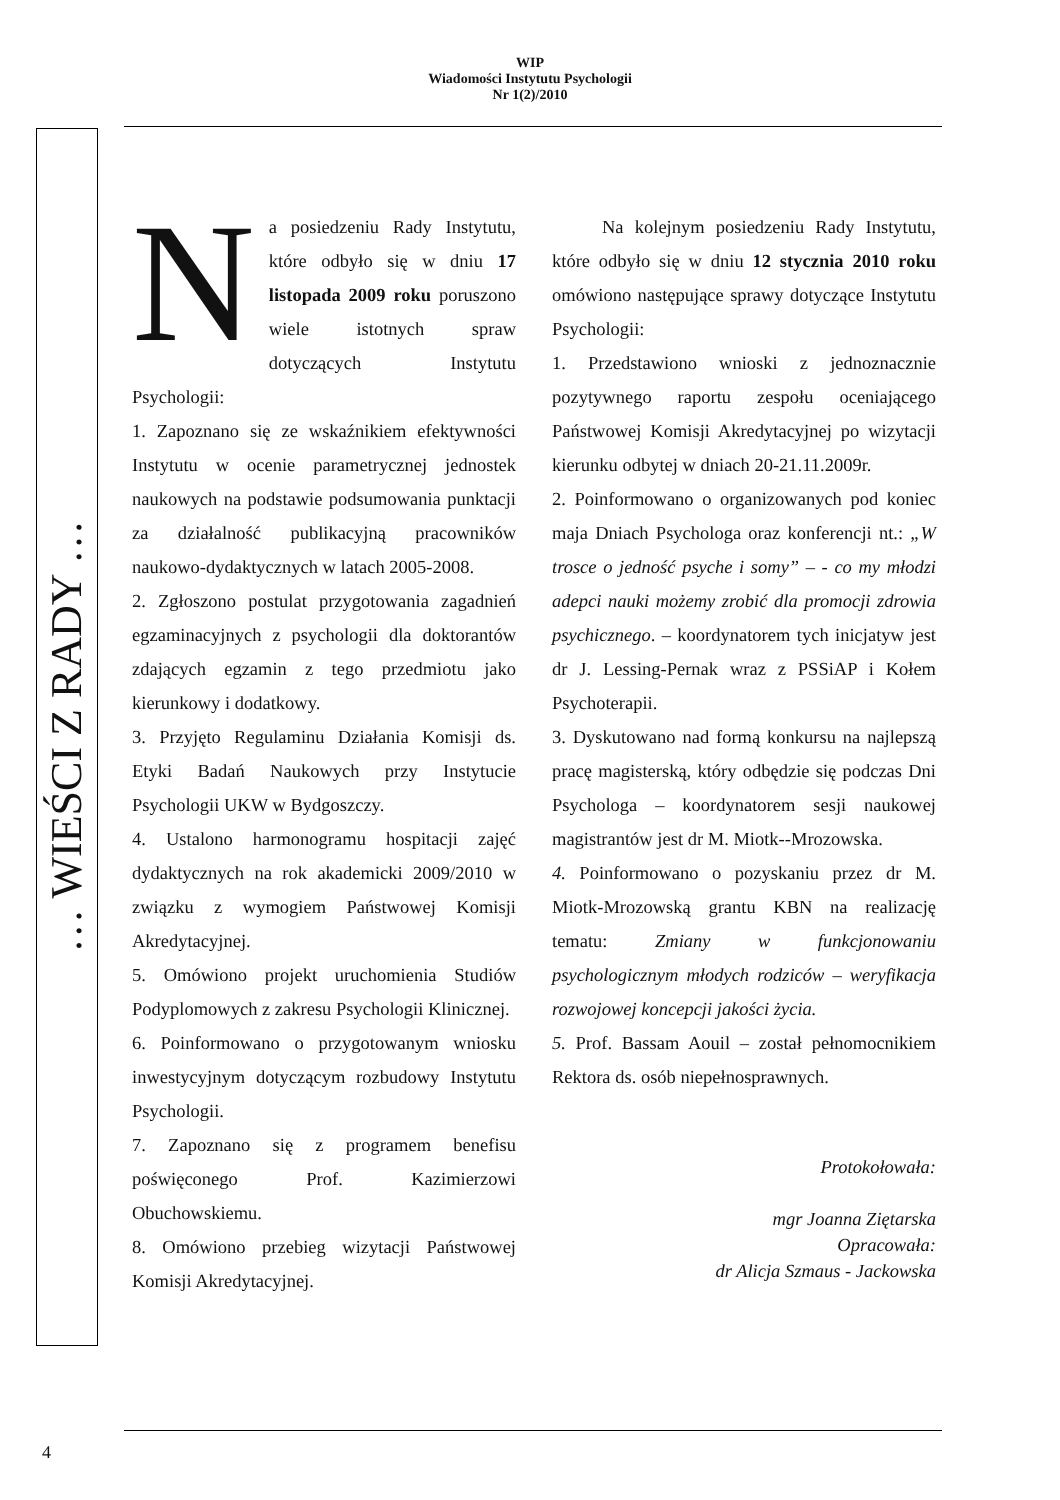WIP
Wiadomości Instytutu Psychologii
Nr 1(2)/2010
… WIEŚCI Z RADY …
Na posiedzeniu Rady Instytutu, które odbyło się w dniu 17 listopada 2009 roku poruszono wiele istotnych spraw dotyczących Instytutu Psychologii:
1. Zapoznano się ze wskaźnikiem efektywności Instytutu w ocenie parametrycznej jednostek naukowych na podstawie podsumowania punktacji za działalność publikacyjną pracowników naukowo-dydaktycznych w latach 2005-2008.
2. Zgłoszono postulat przygotowania zagadnień egzaminacyjnych z psychologii dla doktorantów zdających egzamin z tego przedmiotu jako kierunkowy i dodatkowy.
3. Przyjęto Regulaminu Działania Komisji ds. Etyki Badań Naukowych przy Instytucie Psychologii UKW w Bydgoszczy.
4. Ustalono harmonogramu hospitacji zajęć dydaktycznych na rok akademicki 2009/2010 w związku z wymogiem Państwowej Komisji Akredytacyjnej.
5. Omówiono projekt uruchomienia Studiów Podyplomowych z zakresu Psychologii Klinicznej.
6. Poinformowano o przygotowanym wniosku inwestycyjnym dotyczącym rozbudowy Instytutu Psychologii.
7. Zapoznano się z programem benefisu poświęconego Prof. Kazimierzowi Obuchowskiemu.
8. Omówiono przebieg wizytacji Państwowej Komisji Akredytacyjnej.
Na kolejnym posiedzeniu Rady Instytutu, które odbyło się w dniu 12 stycznia 2010 roku omówiono następujące sprawy dotyczące Instytutu Psychologii:
1. Przedstawiono wnioski z jednoznacznie pozytywnego raportu zespołu oceniającego Państwowej Komisji Akredytacyjnej po wizytacji kierunku odbytej w dniach 20-21.11.2009r.
2. Poinformowano o organizowanych pod koniec maja Dniach Psychologa oraz konferencji nt.: „W trosce o jedność psyche i somy” – - co my młodzi adepci nauki możemy zrobić dla promocji zdrowia psychicznego. – koordynatorem tych inicjatyw jest dr J. Lessing-Pernak wraz z PSSiAP i Kołem Psychoterapii.
3. Dyskutowano nad formą konkursu na najlepszą pracę magisterską, który odbędzie się podczas Dni Psychologa – koordynatorem sesji naukowej magistrantów jest dr M. Miotk--Mrozowska.
4. Poinformowano o pozyskaniu przez dr M. Miotk-Mrozowską grantu KBN na realizację tematu: Zmiany w funkcjonowaniu psychologicznym młodych rodziców – weryfikacja rozwojowej koncepcji jakości życia.
5. Prof. Bassam Aouil – został pełnomocnikiem Rektora ds. osób niepełnosprawnych.
Protokołowała:
mgr Joanna Ziętarska
Opracowała:
dr Alicja Szmaus - Jackowska
4